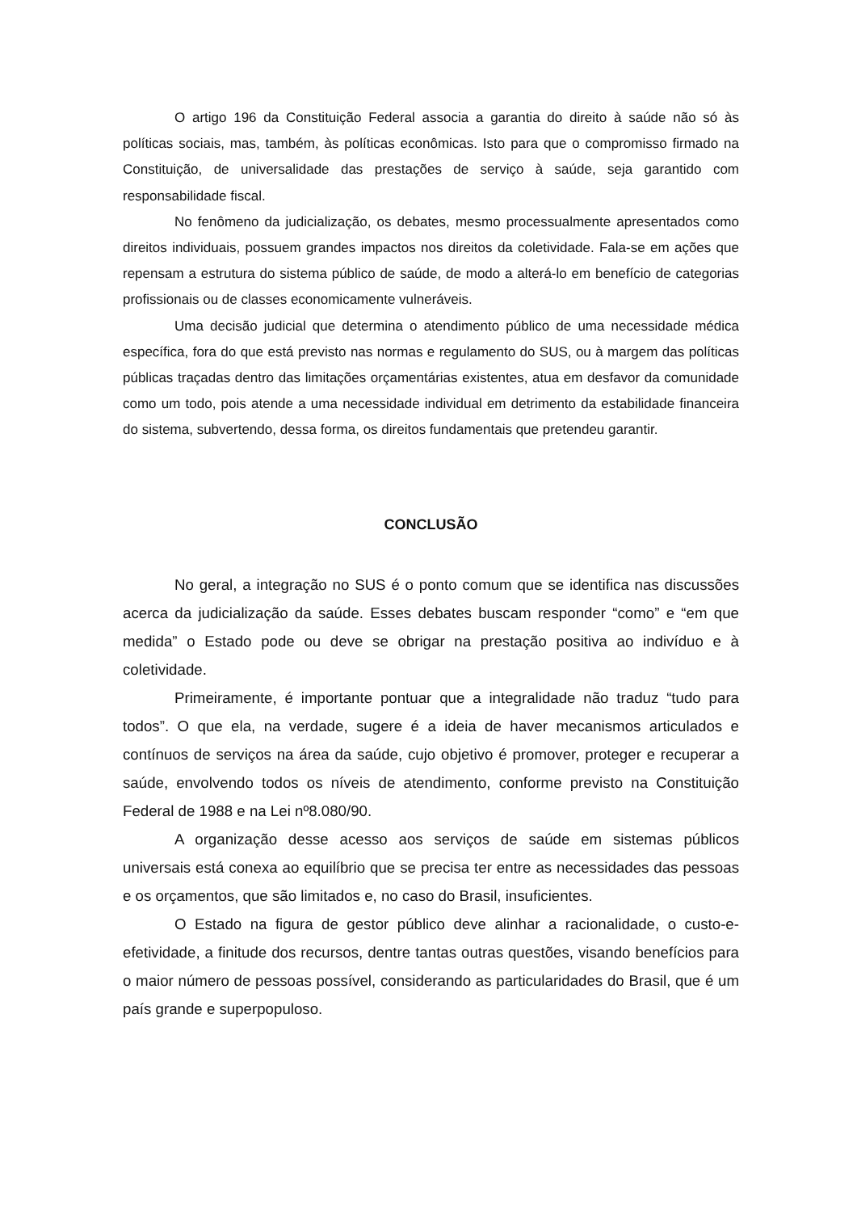O artigo 196 da Constituição Federal associa a garantia do direito à saúde não só às políticas sociais, mas, também, às políticas econômicas. Isto para que o compromisso firmado na Constituição, de universalidade das prestações de serviço à saúde, seja garantido com responsabilidade fiscal.
No fenômeno da judicialização, os debates, mesmo processualmente apresentados como direitos individuais, possuem grandes impactos nos direitos da coletividade. Fala-se em ações que repensam a estrutura do sistema público de saúde, de modo a alterá-lo em benefício de categorias profissionais ou de classes economicamente vulneráveis.
Uma decisão judicial que determina o atendimento público de uma necessidade médica específica, fora do que está previsto nas normas e regulamento do SUS, ou à margem das políticas públicas traçadas dentro das limitações orçamentárias existentes, atua em desfavor da comunidade como um todo, pois atende a uma necessidade individual em detrimento da estabilidade financeira do sistema, subvertendo, dessa forma, os direitos fundamentais que pretendeu garantir.
CONCLUSÃO
No geral, a integração no SUS é o ponto comum que se identifica nas discussões acerca da judicialização da saúde. Esses debates buscam responder “como” e “em que medida” o Estado pode ou deve se obrigar na prestação positiva ao indivíduo e à coletividade.
Primeiramente, é importante pontuar que a integralidade não traduz “tudo para todos”. O que ela, na verdade, sugere é a ideia de haver mecanismos articulados e contínuos de serviços na área da saúde, cujo objetivo é promover, proteger e recuperar a saúde, envolvendo todos os níveis de atendimento, conforme previsto na Constituição Federal de 1988 e na Lei nº8.080/90.
A organização desse acesso aos serviços de saúde em sistemas públicos universais está conexa ao equilíbrio que se precisa ter entre as necessidades das pessoas e os orçamentos, que são limitados e, no caso do Brasil, insuficientes.
O Estado na figura de gestor público deve alinhar a racionalidade, o custo-e-efetividade, a finitude dos recursos, dentre tantas outras questões, visando benefícios para o maior número de pessoas possível, considerando as particularidades do Brasil, que é um país grande e superpopuloso.